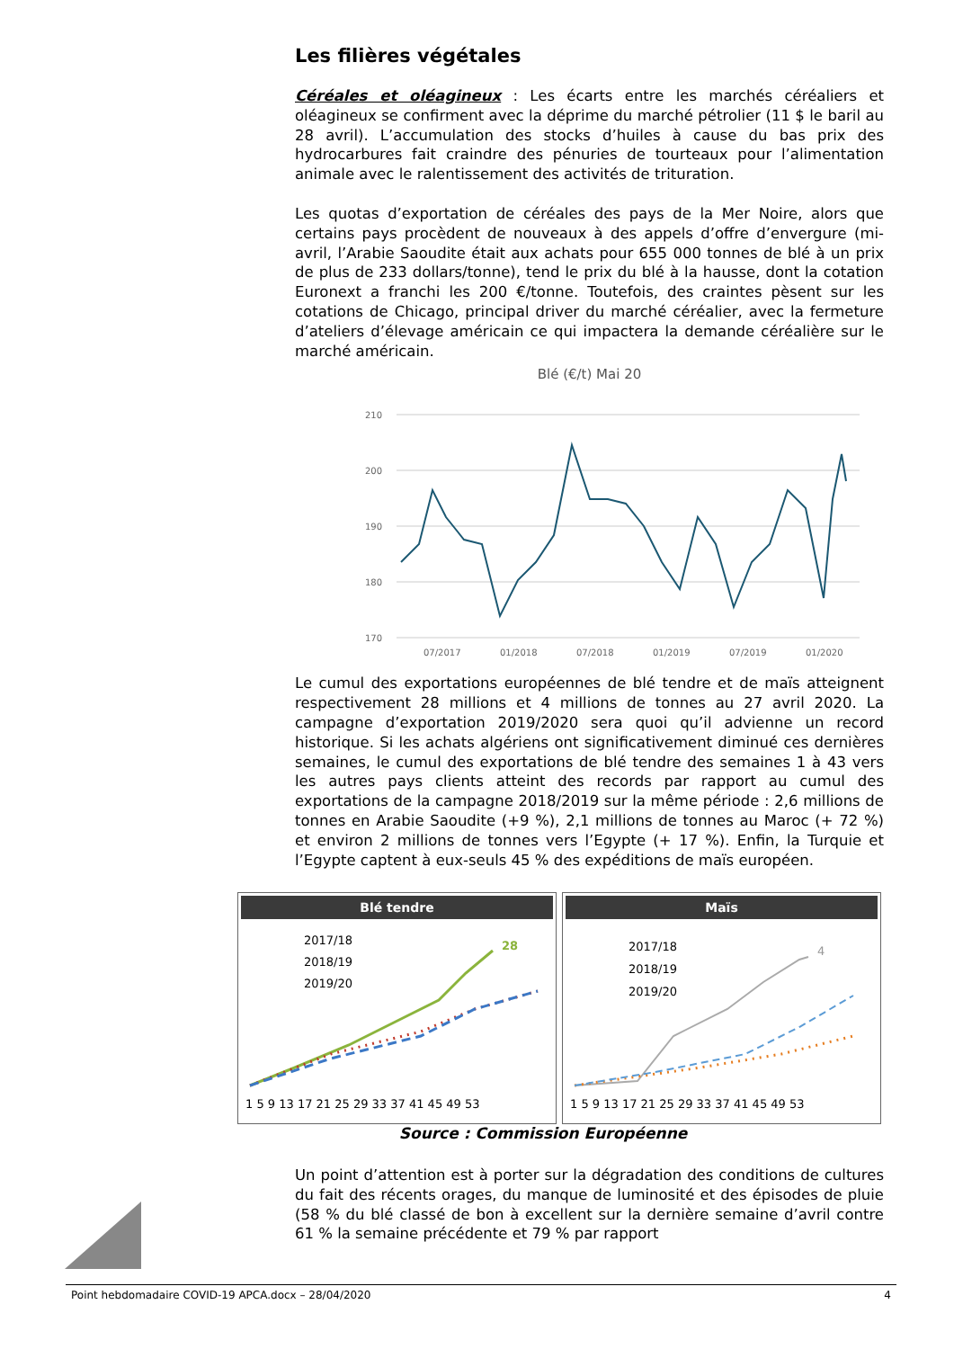Les filières végétales
Céréales et oléagineux : Les écarts entre les marchés céréaliers et oléagineux se confirment avec la déprime du marché pétrolier (11 $ le baril au 28 avril). L’accumulation des stocks d’huiles à cause du bas prix des hydrocarbures fait craindre des pénuries de tourteaux pour l’alimentation animale avec le ralentissement des activités de trituration.
Les quotas d’exportation de céréales des pays de la Mer Noire, alors que certains pays procèdent de nouveaux à des appels d’offre d’envergure (mi-avril, l’Arabie Saoudite était aux achats pour 655 000 tonnes de blé à un prix de plus de 233 dollars/tonne), tend le prix du blé à la hausse, dont la cotation Euronext a franchi les 200 €/tonne. Toutefois, des craintes pèsent sur les cotations de Chicago, principal driver du marché céréalier, avec la fermeture d’ateliers d’élevage américain ce qui impactera la demande céréalière sur le marché américain.
Blé (€/t) Mai 20
210
200
190
180
170
07/2017
01/2018
07/2018
01/2019
07/2019
01/2020
Le cumul des exportations européennes de blé tendre et de maïs atteignent respectivement 28 millions et 4 millions de tonnes au 27 avril 2020. La campagne d’exportation 2019/2020 sera quoi qu’il advienne un record historique. Si les achats algériens ont significativement diminué ces dernières semaines, le cumul des exportations de blé tendre des semaines 1 à 43 vers les autres pays clients atteint des records par rapport au cumul des exportations de la campagne 2018/2019 sur la même période : 2,6 millions de tonnes en Arabie Saoudite (+9 %), 2,1 millions de tonnes au Maroc (+ 72 %) et environ 2 millions de tonnes vers l’Egypte (+ 17 %). Enfin, la Turquie et l’Egypte captent à eux-seuls 45 % des expéditions de maïs européen.
Blé tendre
2017/18
2018/19
2019/20
28
1 5 9 13 17 21 25 29 33 37 41 45 49 53
Maïs
2017/18
2018/19
2019/20
4
1 5 9 13 17 21 25 29 33 37 41 45 49 53
Source : Commission Européenne
Un point d’attention est à porter sur la dégradation des conditions de cultures du fait des récents orages, du manque de luminosité et des épisodes de pluie (58 % du blé classé de bon à excellent sur la dernière semaine d’avril contre 61 % la semaine précédente et 79 % par rapport
Point hebdomadaire COVID-19 APCA.docx – 28/04/2020 4